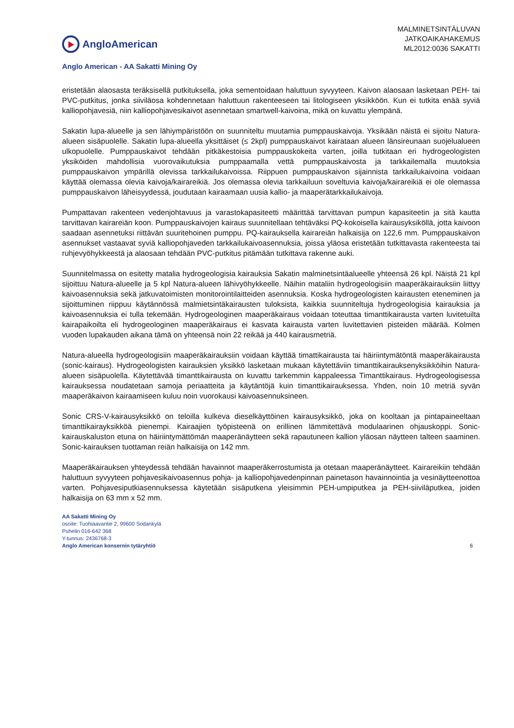AngloAmerican
MALMINETSINTÄLUVAN
JATKOAIKAHAKEMUS
ML2012:0036 SAKATTI
Anglo American - AA Sakatti Mining Oy
eristetään alaosasta teräksisellä putkituksella, joka sementoidaan haluttuun syvyyteen. Kaivon alaosaan lasketaan PEH- tai PVC-putkitus, jonka siiviläosa kohdennetaan haluttuun rakenteeseen tai litologiseen yksikköön. Kun ei tutkita enää syviä kalliopohjavesiä, niin kalliopohjavesikaivot asennetaan smartwell-kaivoina, mikä on kuvattu ylempänä.
Sakatin lupa-alueelle ja sen lähiympäristöön on suunniteltu muutamia pumppauskaivoja. Yksikään näistä ei sijoitu Natura-alueen sisäpuolelle. Sakatin lupa-alueella yksittäiset (≤ 2kpl) pumppauskaivot kairataan alueen länsireunaan suojelualueen ulkopuolelle. Pumppauskaivot tehdään pitkäkestoisia pumppauskokeita varten, joilla tutkitaan eri hydrogeologisten yksiköiden mahdollisia vuorovaikutuksia pumppaamalla vettä pumppauskaivosta ja tarkkailemalla muutoksia pumppauskaivon ympärillä olevissa tarkkailukaivoissa. Riippuen pumppauskaivon sijainnista tarkkailukaivoina voidaan käyttää olemassa olevia kaivoja/kairareikiä. Jos olemassa olevia tarkkailuun soveltuvia kaivoja/kairareikiä ei ole olemassa pumppauskaivon läheisyydessä, joudutaan kairaamaan uusia kallio- ja maaperätarkkailukaivoja.
Pumpattavan rakenteen vedenjohtavuus ja varastokapasiteetti määrittää tarvittavan pumpun kapasiteetin ja sitä kautta tarvittavan kairareiän koon. Pumppauskaivojen kairaus suunnitellaan tehtäväksi PQ-kokoisella kairausyksiköllä, jotta kaivoon saadaan asennetuksi riittävän suuritehoinen pumppu. PQ-kairauksella kairareiän halkaisija on 122,6 mm. Pumppauskaivon asennukset vastaavat syviä kalliopohjaveden tarkkailukaivoasennuksia, joissa yläosa eristetään tutkittavasta rakenteesta tai ruhjevyöhykkeestä ja alaosaan tehdään PVC-putkitus pitämään tutkittava rakenne auki.
Suunnitelmassa on esitetty matalia hydrogeologisia kairauksia Sakatin malminetsintäalueelle yhteensä 26 kpl. Näistä 21 kpl sijoittuu Natura-alueelle ja 5 kpl Natura-alueen lähivyöhykkeelle. Näihin mataliin hydrogeologisiin maaperäkairauksiin liittyy kaivoasennuksia sekä jatkuvatoimisten monitorointilaitteiden asennuksia. Koska hydrogeologisten kairausten eteneminen ja sijoittuminen riippuu käytännössä malmietsintäkairausten tuloksista, kaikkia suunniteltuja hydrogeologisia kairauksia ja kaivoasennuksia ei tulla tekemään. Hydrogeologinen maaperäkairaus voidaan toteuttaa timanttikairausta varten luvitetuilta kairapaikoilta eli hydrogeologinen maaperäkairaus ei kasvata kairausta varten luvitettavien pisteiden määrää. Kolmen vuoden lupakauden aikana tämä on yhteensä noin 22 reikää ja 440 kairausmetriä.
Natura-alueella hydrogeologisiin maaperäkairauksiin voidaan käyttää timattikairausta tai häiriintymätöntä maaperäkairausta (sonic-kairaus). Hydrogeologisten kairauksien yksikkö lasketaan mukaan käytettäviin timanttikairauksenyksikköihin Natura-alueen sisäpuolella. Käytettävää timanttikairausta on kuvattu tarkemmin kappaleessa Timanttikairaus. Hydrogeologisessa kairauksessa noudatetaan samoja periaatteita ja käytäntöjä kuin timanttikairauksessa. Yhden, noin 10 metriä syvän maaperäkaivon kairaamiseen kuluu noin vuorokausi kaivoasennuksineen.
Sonic CRS-V-kairausyksikkö on teloilla kulkeva dieselkäyttöinen kairausyksikkö, joka on kooltaan ja pintapaineeltaan timanttikairayksikköä pienempi. Kairaajien työpisteenä on erillinen lämmitettävä modulaarinen ohjauskoppi. Sonic-kairauskaluston etuna on häiriintymättömän maaperänäytteen sekä rapautuneen kallion yläosan näytteen talteen saaminen. Sonic-kairauksen tuottaman reiän halkaisija on 142 mm.
Maaperäkairauksen yhteydessä tehdään havainnot maaperäkerrostumista ja otetaan maaperänäytteet. Kairareikiin tehdään haluttuun syvyyteen pohjavesikaivoasennus pohja- ja kalliopohjavedenpinnan painetason havainnointia ja vesinäytteenottoa varten. Pohjavesiputkiasennuksessa käytetään sisäputkena yleisimmin PEH-umpiputkea ja PEH-siiviläputkea, joiden halkaisija on 63 mm x 52 mm.
AA Sakatti Mining Oy
osoite: Tuohiaavantie 2, 99600 Sodankylä
Puhelin 016-642 368
Y-tunnus: 2436768-3
Anglo American konsernin tytäryhtiö
6